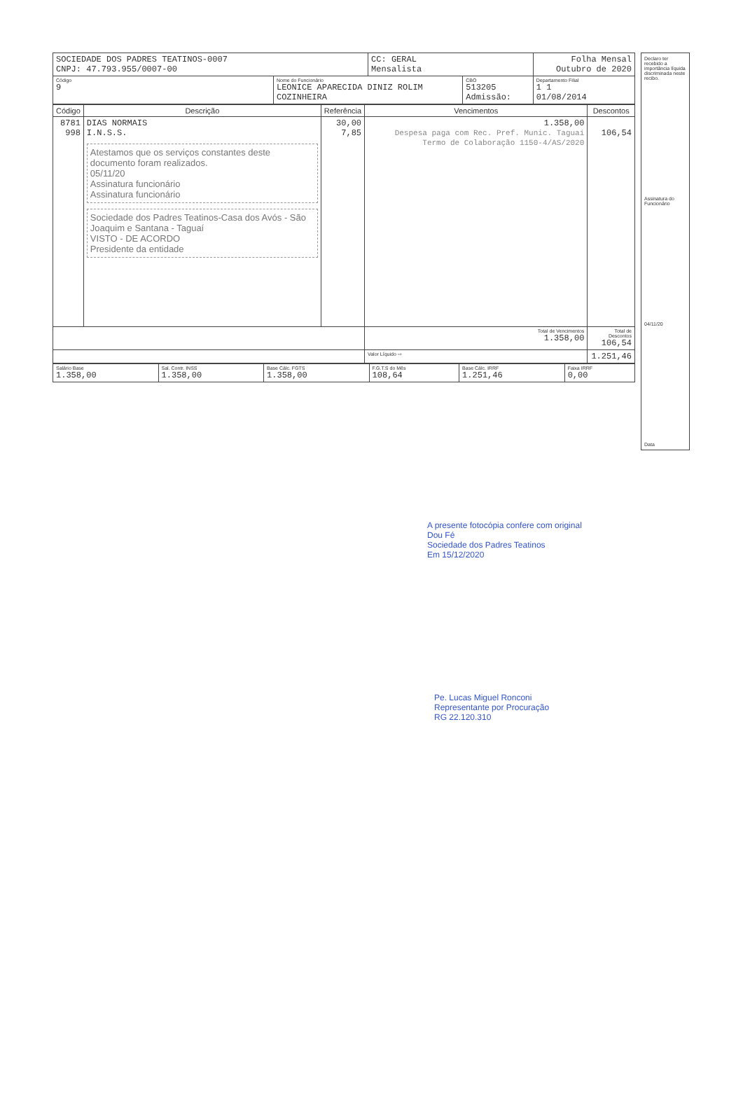| SOCIEDADE DOS PADRES TEATINOS-0007 CNPJ: 47.793.955/0007-00 | | CC: GERAL Mensalista | | Folha Mensal Outubro de 2020 |
| Código 9 | Nome do Funcionário LEONICE APARECIDA DINIZ ROLIM COZINHEIRA | | CBO 513205 Admissão: | Departamento Filial 1 1 01/08/2014 |
| Código | Descrição | Referência | Vencimentos | Descontos |
| --- | --- | --- | --- | --- |
| 8781 998 | DIAS NORMAIS I.N.S.S. Atestamos que os serviços constantes deste documento foram realizados. 05/11/20 Assinatura funcionário Assinatura funcionário Sociedade dos Padres Teatinos-Casa dos Avós - São Joaquim e Santana - Taguaí VISTO - DE ACORDO Presidente da entidade | 30,00 7,85 | 1.358,00 Despesa paga com Rec. Pref. Munic. Taguaí Termo de Colaboração 1150-4/AS/2020 | 106,54 |
| | | | Total de Vencimentos 1.358,00 | Total de Descontos 106,54 |
| | | | Valor Líquido ⇨ | 1.251,46 |
| Salário Base 1.358,00 | Sal. Contr. INSS 1.358,00 | Base Cálc. FGTS 1.358,00 | F.G.T.S do Mês 108,64 | Base Cálc. IRRF 1.251,46 | Faixa IRRF 0,00 |
Declaro ter recebido a importância líquida discriminada neste recibo.
Assinatura do Funcionário
04/11/20
Data
A presente fotocópia confere com original
Dou Fé
Sociedade dos Padres Teatinos
Em 15/12/2020
Pe. Lucas Miguel Ronconi
Representante por Procuração
RG 22.120.310